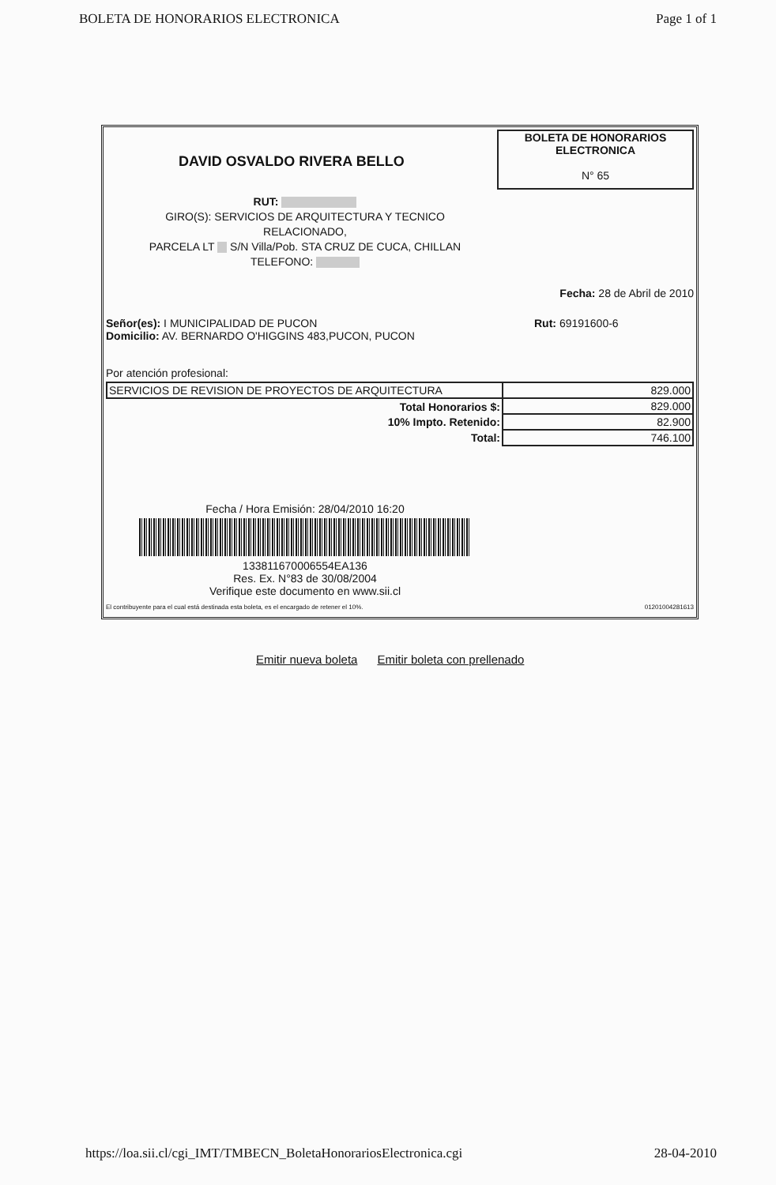BOLETA DE HONORARIOS ELECTRONICA Page 1 of 1
DAVID OSVALDO RIVERA BELLO
BOLETA DE HONORARIOS
ELECTRONICA
N° 65
RUT:
GIRO(S): SERVICIOS DE ARQUITECTURA Y TECNICO
RELACIONADO,
PARCELA LT S/N Villa/Pob. STA CRUZ DE CUCA, CHILLAN
TELEFONO:
Fecha: 28 de Abril de 2010
Señor(es): I MUNICIPALIDAD DE PUCON
Domicilio: AV. BERNARDO O'HIGGINS 483,PUCON, PUCON
Rut: 69191600-6
Por atención profesional:
| SERVICIOS DE REVISION DE PROYECTOS DE ARQUITECTURA | 829.000 |
| Total Honorarios $: | 829.000 |
| 10% Impto. Retenido: | 82.900 |
| Total: | 746.100 |
Fecha / Hora Emisión: 28/04/2010 16:20
133811670006554EA136
Res. Ex. N°83 de 30/08/2004
Verifique este documento en www.sii.cl
El contribuyente para el cual está destinada esta boleta, es el encargado de retener el 10%. 01201004281613
Emitir nueva boleta Emitir boleta con prellenado
https://loa.sii.cl/cgi_IMT/TMBECN_BoletaHonorariosElectronica.cgi 28-04-2010